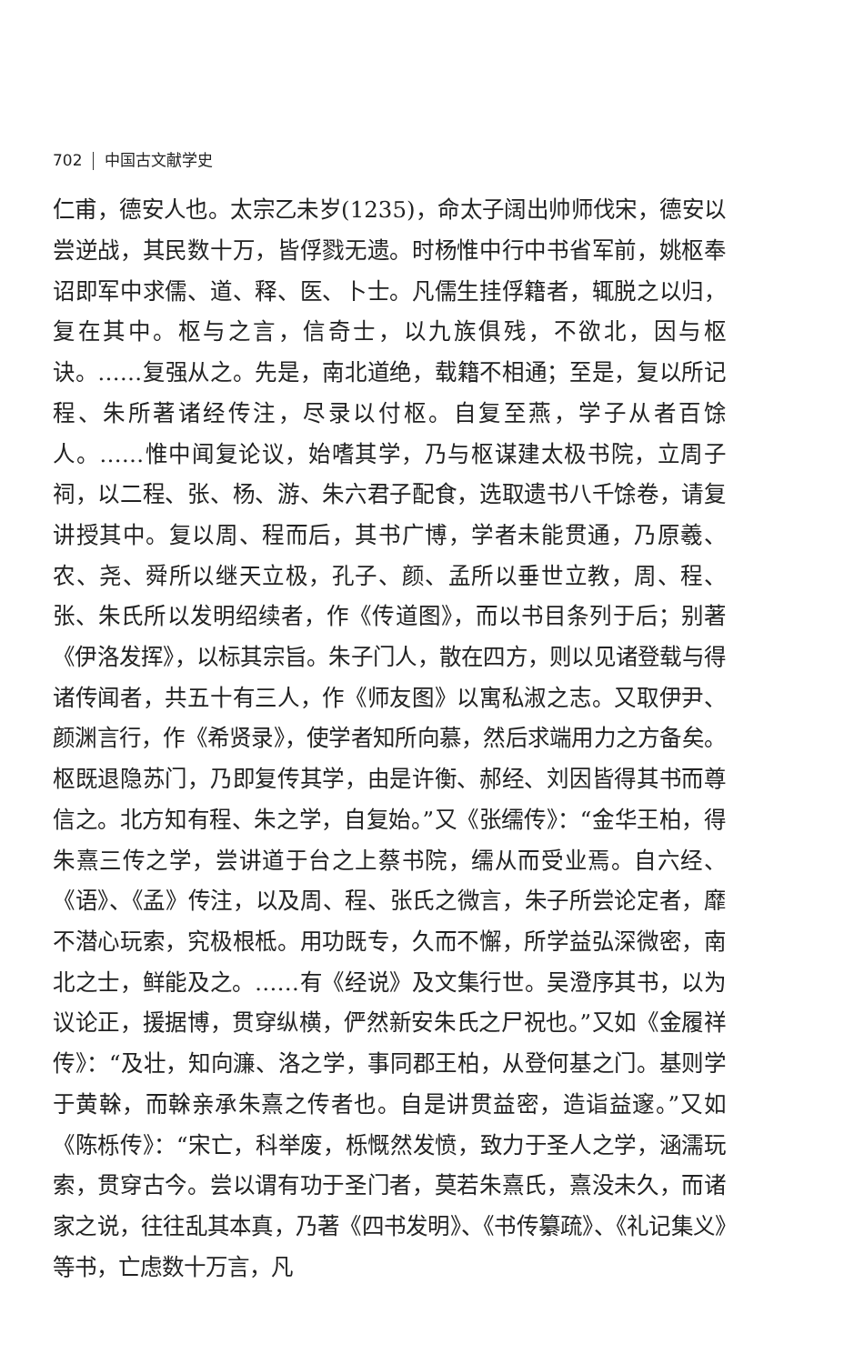702 中国古文献学史
仁甫，德安人也。太宗乙未岁(1235)，命太子阔出帅师伐宋，德安以尝逆战，其民数十万，皆俘戮无遗。时杨惟中行中书省军前，姚枢奉诏即军中求儒、道、释、医、卜士。凡儒生挂俘籍者，辄脱之以归，复在其中。枢与之言，信奇士，以九族俱残，不欲北，因与枢诀。……复强从之。先是，南北道绝，载籍不相通；至是，复以所记程、朱所著诸经传注，尽录以付枢。自复至燕，学子从者百馀人。……惟中闻复论议，始嗜其学，乃与枢谋建太极书院，立周子祠，以二程、张、杨、游、朱六君子配食，选取遗书八千馀卷，请复讲授其中。复以周、程而后，其书广博，学者未能贯通，乃原羲、农、尧、舜所以继天立极，孔子、颜、孟所以垂世立教，周、程、张、朱氏所以发明绍续者，作《传道图》，而以书目条列于后；别著《伊洛发挥》，以标其宗旨。朱子门人，散在四方，则以见诸登载与得诸传闻者，共五十有三人，作《师友图》以寓私淑之志。又取伊尹、颜渊言行，作《希贤录》，使学者知所向慕，然后求端用力之方备矣。枢既退隐苏门，乃即复传其学，由是许衡、郝经、刘因皆得其书而尊信之。北方知有程、朱之学，自复始。”又《张𦈡传》：“金华王柏，得朱熹三传之学，尝讲道于台之上蔡书院，𦈡从而受业焉。自六经、《语》、《孟》传注，以及周、程、张氏之微言，朱子所尝论定者，靡不潜心玩索，究极根柢。用功既专，久而不懈，所学益弘深微密，南北之士，鲜能及之。……有《经说》及文集行世。吴澄序其书，以为议论正，援据博，贯穿纵横，俨然新安朱氏之尸祝也。”又如《金履祥传》：“及壮，知向濂、洛之学，事同郡王柏，从登何基之门。基则学于黄榦，而榦亲承朱熹之传者也。自是讲贯益密，造诣益邃。”又如《陈栎传》：“宋亡，科举废，栎慨然发愤，致力于圣人之学，涵濡玩索，贯穿古今。尝以谓有功于圣门者，莫若朱熹氏，熹没未久，而诸家之说，往往乱其本真，乃著《四书发明》、《书传纂疏》、《礼记集义》等书，亡虑数十万言，凡